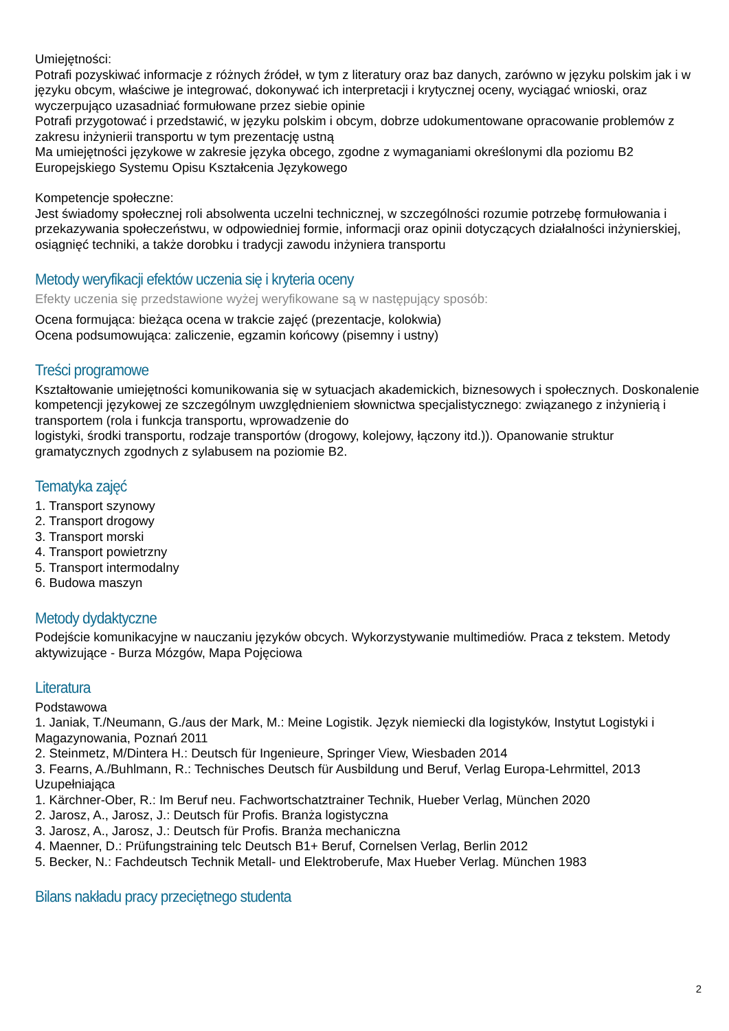Umiejętności:
Potrafi pozyskiwać informacje z różnych źródeł, w tym z literatury oraz baz danych, zarówno w języku polskim jak i w języku obcym, właściwe je integrować, dokonywać ich interpretacji i krytycznej oceny, wyciągać wnioski, oraz wyczerpująco uzasadniać formułowane przez siebie opinie
Potrafi przygotować i przedstawić, w języku polskim i obcym, dobrze udokumentowane opracowanie problemów z zakresu inżynierii transportu w tym prezentację ustną
Ma umiejętności językowe w zakresie języka obcego, zgodne z wymaganiami określonymi dla poziomu B2 Europejskiego Systemu Opisu Kształcenia Językowego
Kompetencje społeczne:
Jest świadomy społecznej roli absolwenta uczelni technicznej, w szczególności rozumie potrzebę formułowania i przekazywania społeczeństwu, w odpowiedniej formie, informacji oraz opinii dotyczących działalności inżynierskiej, osiągnięć techniki, a także dorobku i tradycji zawodu inżyniera transportu
Metody weryfikacji efektów uczenia się i kryteria oceny
Efekty uczenia się przedstawione wyżej weryfikowane są w następujący sposób:
Ocena formująca: bieżąca ocena w trakcie zajęć (prezentacje, kolokwia)
Ocena podsumowująca: zaliczenie, egzamin końcowy (pisemny i ustny)
Treści programowe
Kształtowanie umiejętności komunikowania się w sytuacjach akademickich, biznesowych i społecznych. Doskonalenie kompetencji językowej ze szczególnym uwzględnieniem słownictwa specjalistycznego: związanego z inżynierią i transportem (rola i funkcja transportu, wprowadzenie do
logistyki, środki transportu, rodzaje transportów (drogowy, kolejowy, łączony itd.)). Opanowanie struktur gramatycznych zgodnych z sylabusem na poziomie B2.
Tematyka zajęć
1. Transport szynowy
2. Transport drogowy
3. Transport morski
4. Transport powietrzny
5. Transport intermodalny
6. Budowa maszyn
Metody dydaktyczne
Podejście komunikacyjne w nauczaniu języków obcych. Wykorzystywanie multimediów. Praca z tekstem. Metody aktywizujące - Burza Mózgów, Mapa Pojęciowa
Literatura
Podstawowa
1. Janiak, T./Neumann, G./aus der Mark, M.: Meine Logistik. Język niemiecki dla logistyków, Instytut Logistyki i Magazynowania, Poznań 2011
2. Steinmetz, M/Dintera H.: Deutsch für Ingenieure, Springer View, Wiesbaden 2014
3. Fearns, A./Buhlmann, R.: Technisches Deutsch für Ausbildung und Beruf, Verlag Europa-Lehrmittel, 2013
Uzupełniająca
1. Kärchner-Ober, R.: Im Beruf neu. Fachwortschatztrainer Technik, Hueber Verlag, München 2020
2. Jarosz, A., Jarosz, J.: Deutsch für Profis. Branża logistyczna
3. Jarosz, A., Jarosz, J.: Deutsch für Profis. Branża mechaniczna
4. Maenner, D.: Prüfungstraining telc Deutsch B1+ Beruf, Cornelsen Verlag, Berlin 2012
5. Becker, N.: Fachdeutsch Technik Metall- und Elektroberufe, Max Hueber Verlag. München 1983
Bilans nakładu pracy przeciętnego studenta
2